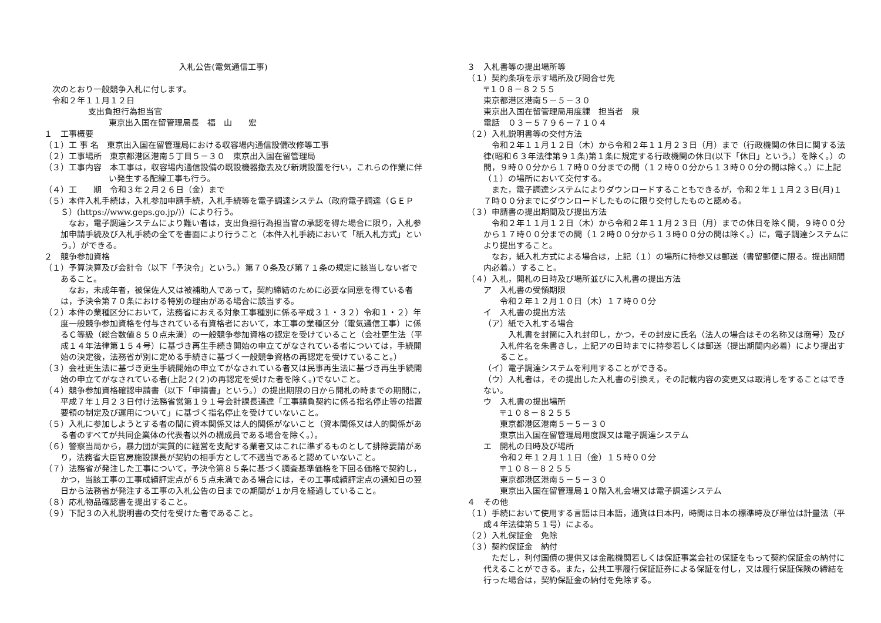入札公告(電気通信工事)
　次のとおり一般競争入札に付します。
　令和２年１１月１２日
支出負担行為担当官
東京出入国在留管理局長　福　山　　宏
１　工事概要
（１）工 事 名　東京出入国在留管理局における収容場内通信設備改修等工事
（２）工事場所　東京都港区港南５丁目５－３０　東京出入国在留管理局
（３）工事内容　本工事は，収容場内通信設備の既設機器撤去及び新規設置を行い，これらの作業に伴い発生する配線工事も行う。
（４）工　　期　令和３年２月２６日（金）まで
（５）本件入札手続は，入札参加申請手続，入札手続等を電子調達システム（政府電子調達（ＧＥＰＳ）(https://www.geps.go.jp/)）により行う。
　なお，電子調達システムにより難い者は，支出負担行為担当官の承認を得た場合に限り，入札参加申請手続及び入札手続の全てを書面により行うこと（本件入札手続において「紙入札方式」という。）ができる。
２　競争参加資格
（１）予算決算及び会計令（以下「予決令」という。）第７０条及び第７１条の規定に該当しない者であること。
　なお，未成年者，被保佐人又は被補助人であって，契約締結のために必要な同意を得ている者は，予決令第７０条における特別の理由がある場合に該当する。
（２）本件の業種区分において，法務省におえる対象工事種別に係る平成３１・３２）令和１・２）年度一般競争参加資格を付与されている有資格者において，本工事の業種区分（電気通信工事）に係るＣ等級（総合数値８５０点未満）の一般競争参加資格の認定を受けていること（会社更生法（平成１４年法律第１５４号）に基づき再生手続き開始の申立てがなされている者については，手続開始の決定後，法務省が別に定める手続きに基づく一般競争資格の再認定を受けていること。）
（３）会社更生法に基づき更生手続開始の申立てがなされている者又は民事再生法に基づき再生手続開始の申立てがなされている者(上記２(２)の再認定を受けた者を除く。)でないこと。
（４）競争参加資格確認申請書（以下「申請書」という。）の提出期限の日から開札の時までの期間に，平成７年１月２３日付け法務省営第１９１号会計課長通達「工事請負契約に係る指名停止等の措置要領の制定及び運用について」に基づく指名停止を受けていないこと。
（５）入札に参加しようとする者の間に資本関係又は人的関係がないこと（資本関係又は人的関係がある者のすべてが共同企業体の代表者以外の構成員である場合を除く。）。
（６）警察当局から，暴力団が実質的に経営を支配する業者又はこれに準ずるものとして排除要請があり，法務省大臣官房施設課長が契約の相手方として不適当であると認めていないこと。
（７）法務省が発注した工事について，予決令第８５条に基づく調査基準価格を下回る価格で契約し，かつ，当該工事の工事成績評定点が６５点未満である場合には，その工事成績評定点の通知日の翌日から法務省が発注する工事の入札公告の日までの期間が１か月を経過していること。
（８）応札物品確認書を提出すること。
（９）下記３の入札説明書の交付を受けた者であること。
３　入札書等の提出場所等
（１）契約条項を示す場所及び問合せ先
〒１０８－８２５５
東京都港区港南５－５－３０
東京出入国在留管理局用度課　担当者　泉
電話　０３－５７９６－７１０４
（２）入札説明書等の交付方法
　令和２年１１月１２日（木）から令和２年１１月２３日（月）まで（行政機関の休日に関する法律(昭和６３年法律第９１条)第１条に規定する行政機関の休日(以下「休日」という。）を除く。）の間，９時００分から１７時００分までの間（１２時００分から１３時００分の間は除く。）に上記（１）の場所において交付する。
　また，電子調達システムによりダウンロードすることもできるが，令和２年１１月２３日(月)１７時００分までにダウンロードしたものに限り交付したものと認める。
（３）申請書の提出期間及び提出方法
　令和２年１１月１２日（木）から令和２年１１月２３日（月）までの休日を除く間，９時００分から１７時００分までの間（１２時００分から１３時００分の間は除く。）に，電子調達システムにより提出すること。
　なお，紙入札方式による場合は，上記（１）の場所に持参又は郵送（書留郵便に限る。提出期間内必着。）すること。
（４）入札，開札の日時及び場所並びに入札書の提出方法
ア　入札書の受領期限
令和２年１２月１０日（木）１７時００分
イ　入札書の提出方法
（ア）紙で入札する場合
　入札書を封筒に入れ封印し，かつ，その封皮に氏名（法人の場合はその名称又は商号）及び入札件名を朱書きし，上記アの日時までに持参若しくは郵送（提出期間内必着）により提出すること。
（イ）電子調達システムを利用することができる。
（ウ）入札者は，その提出した入札書の引換え，その記載内容の変更又は取消しをすることはできない。
ウ　入札書の提出場所
〒１０８－８２５５
東京都港区港南５－５－３０
東京出入国在留管理局用度課又は電子調達システム
エ　開札の日時及び場所
令和２年１２月１１日（金）１５時００分
〒１０８－８２５５
東京都港区港南５－５－３０
東京出入国在留管理局１０階入札会場又は電子調達システム
４　その他
（１）手続において使用する言語は日本語，通貨は日本円，時間は日本の標準時及び単位は計量法（平成４年法律第５１号）による。
（２）入札保証金　免除
（３）契約保証金　納付
　ただし，利付国債の提供又は金融機関若しくは保証事業会社の保証をもって契約保証金の納付に代えることができる。また，公共工事履行保証証券による保証を付し，又は履行保証保険の締結を行った場合は，契約保証金の納付を免除する。